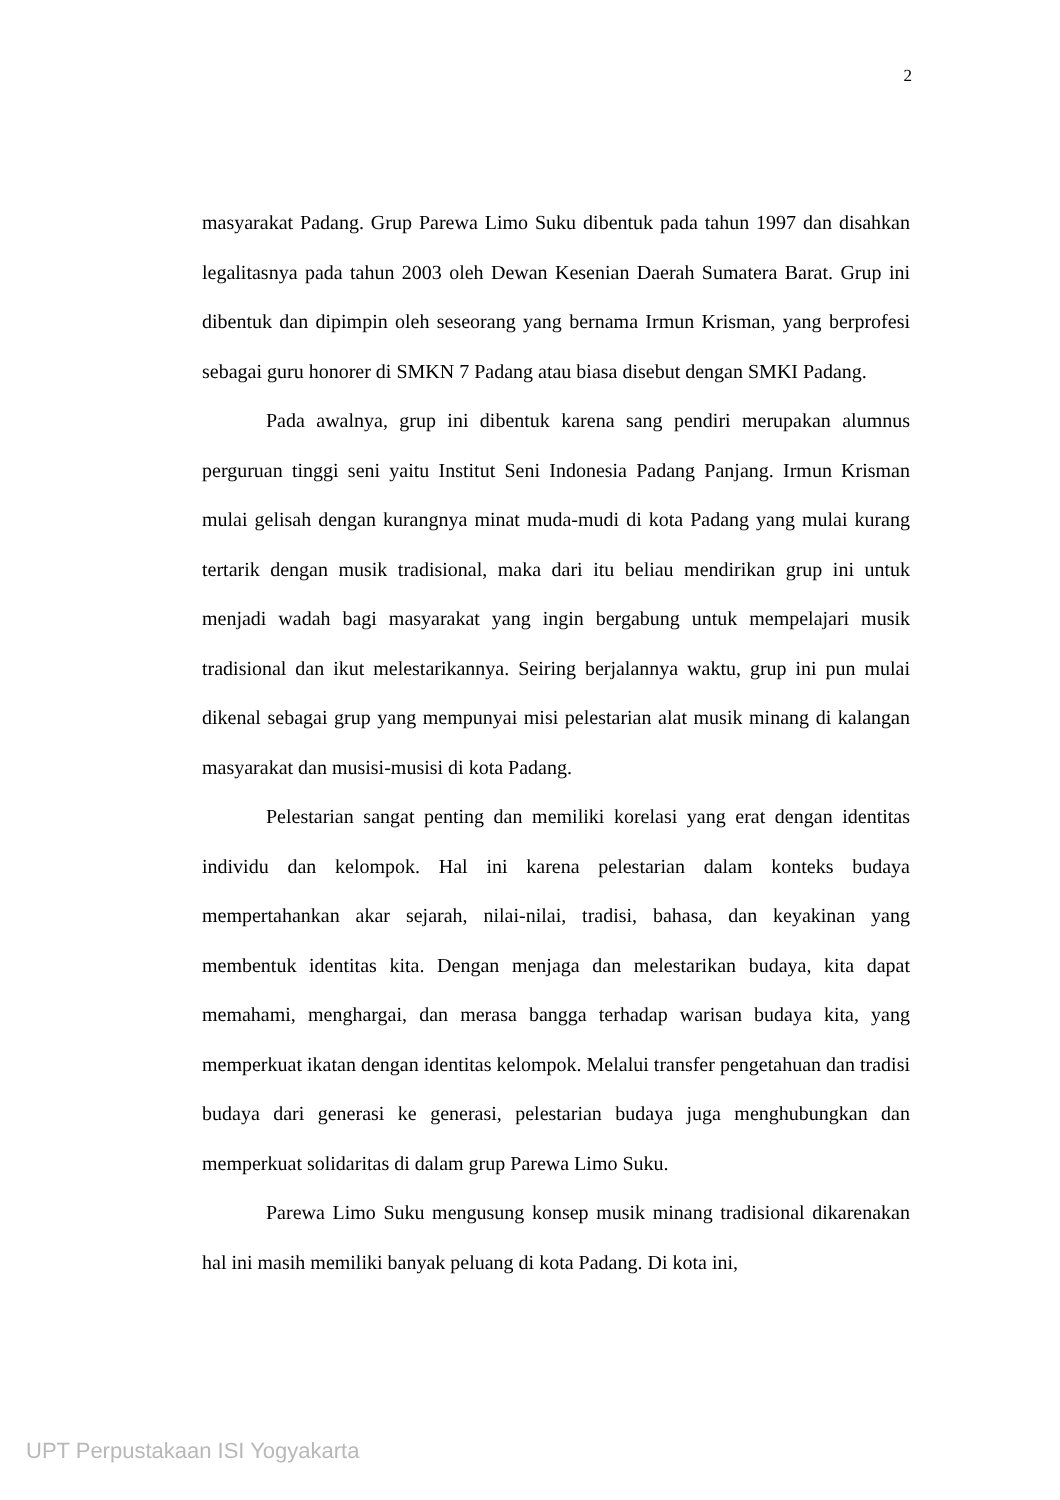2
masyarakat Padang. Grup Parewa Limo Suku dibentuk pada tahun 1997 dan disahkan legalitasnya pada tahun 2003 oleh Dewan Kesenian Daerah Sumatera Barat. Grup ini dibentuk dan dipimpin oleh seseorang yang bernama Irmun Krisman, yang berprofesi sebagai guru honorer di SMKN 7 Padang atau biasa disebut dengan SMKI Padang.
Pada awalnya, grup ini dibentuk karena sang pendiri merupakan alumnus perguruan tinggi seni yaitu Institut Seni Indonesia Padang Panjang. Irmun Krisman mulai gelisah dengan kurangnya minat muda-mudi di kota Padang yang mulai kurang tertarik dengan musik tradisional, maka dari itu beliau mendirikan grup ini untuk menjadi wadah bagi masyarakat yang ingin bergabung untuk mempelajari musik tradisional dan ikut melestarikannya. Seiring berjalannya waktu, grup ini pun mulai dikenal sebagai grup yang mempunyai misi pelestarian alat musik minang di kalangan masyarakat dan musisi-musisi di kota Padang.
Pelestarian sangat penting dan memiliki korelasi yang erat dengan identitas individu dan kelompok. Hal ini karena pelestarian dalam konteks budaya mempertahankan akar sejarah, nilai-nilai, tradisi, bahasa, dan keyakinan yang membentuk identitas kita. Dengan menjaga dan melestarikan budaya, kita dapat memahami, menghargai, dan merasa bangga terhadap warisan budaya kita, yang memperkuat ikatan dengan identitas kelompok. Melalui transfer pengetahuan dan tradisi budaya dari generasi ke generasi, pelestarian budaya juga menghubungkan dan memperkuat solidaritas di dalam grup Parewa Limo Suku.
Parewa Limo Suku mengusung konsep musik minang tradisional dikarenakan hal ini masih memiliki banyak peluang di kota Padang. Di kota ini,
UPT Perpustakaan ISI Yogyakarta